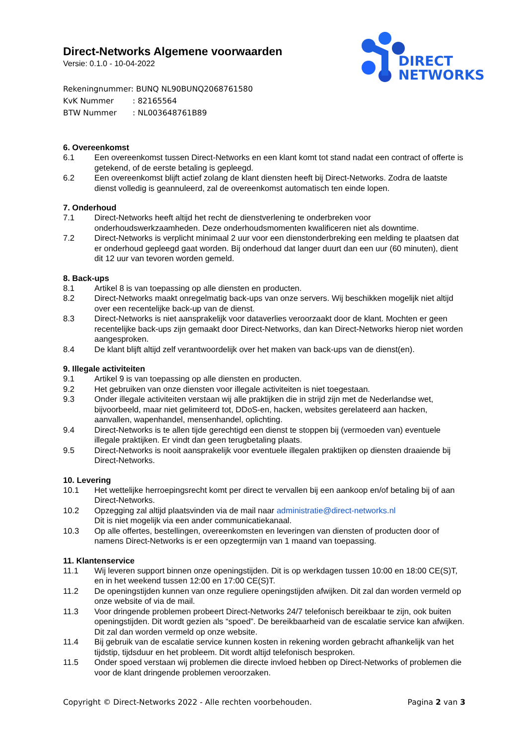DIRECT
NETWORKS
Direct-Networks Algemene voorwaarden
Versie: 0.1.0 - 10-04-2022
Rekeningnummer: BUNQ NL90BUNQ2068761580
KvK Nummer: 82165564
BTW Nummer: NL003648761B89
6. Overeenkomst
6.1 Een overeenkomst tussen Direct-Networks en een klant komt tot stand nadat een contract of offerte is getekend, of de eerste betaling is gepleegd.
6.2 Een overeenkomst blijft actief zolang de klant diensten heeft bij Direct-Networks. Zodra de laatste dienst volledig is geannuleerd, zal de overeenkomst automatisch ten einde lopen.
7. Onderhoud
7.1 Direct-Networks heeft altijd het recht de dienstverlening te onderbreken voor onderhoudswerkzaamheden. Deze onderhoudsmomenten kwalificeren niet als downtime.
7.2 Direct-Networks is verplicht minimaal 2 uur voor een dienstonderbreking een melding te plaatsen dat er onderhoud gepleegd gaat worden. Bij onderhoud dat langer duurt dan een uur (60 minuten), dient dit 12 uur van tevoren worden gemeld.
8. Back-ups
8.1 Artikel 8 is van toepassing op alle diensten en producten.
8.2 Direct-Networks maakt onregelmatig back-ups van onze servers. Wij beschikken mogelijk niet altijd over een recentelijke back-up van de dienst.
8.3 Direct-Networks is niet aansprakelijk voor dataverlies veroorzaakt door de klant. Mochten er geen recentelijke back-ups zijn gemaakt door Direct-Networks, dan kan Direct-Networks hierop niet worden aangesproken.
8.4 De klant blijft altijd zelf verantwoordelijk over het maken van back-ups van de dienst(en).
9. Illegale activiteiten
9.1 Artikel 9 is van toepassing op alle diensten en producten.
9.2 Het gebruiken van onze diensten voor illegale activiteiten is niet toegestaan.
9.3 Onder illegale activiteiten verstaan wij alle praktijken die in strijd zijn met de Nederlandse wet, bijvoorbeeld, maar niet gelimiteerd tot, DDoS-en, hacken, websites gerelateerd aan hacken, aanvallen, wapenhandel, mensenhandel, oplichting.
9.4 Direct-Networks is te allen tijde gerechtigd een dienst te stoppen bij (vermoeden van) eventuele illegale praktijken. Er vindt dan geen terugbetaling plaats.
9.5 Direct-Networks is nooit aansprakelijk voor eventuele illegalen praktijken op diensten draaiende bij Direct-Networks.
10. Levering
10.1 Het wettelijke herroepingsrecht komt per direct te vervallen bij een aankoop en/of betaling bij of aan Direct-Networks.
10.2 Opzegging zal altijd plaatsvinden via de mail naar administratie@direct-networks.nl
Dit is niet mogelijk via een ander communicatiekanaal.
10.3 Op alle offertes, bestellingen, overeenkomsten en leveringen van diensten of producten door of namens Direct-Networks is er een opzegtermijn van 1 maand van toepassing.
11. Klantenservice
11.1 Wij leveren support binnen onze openingstijden. Dit is op werkdagen tussen 10:00 en 18:00 CE(S)T, en in het weekend tussen 12:00 en 17:00 CE(S)T.
11.2 De openingstijden kunnen van onze reguliere openingstijden afwijken. Dit zal dan worden vermeld op onze website of via de mail.
11.3 Voor dringende problemen probeert Direct-Networks 24/7 telefonisch bereikbaar te zijn, ook buiten openingstijden. Dit wordt gezien als “spoed”. De bereikbaarheid van de escalatie service kan afwijken. Dit zal dan worden vermeld op onze website.
11.4 Bij gebruik van de escalatie service kunnen kosten in rekening worden gebracht afhankelijk van het tijdstip, tijdsduur en het probleem. Dit wordt altijd telefonisch besproken.
11.5 Onder spoed verstaan wij problemen die directe invloed hebben op Direct-Networks of problemen die voor de klant dringende problemen veroorzaken.
Copyright © Direct-Networks 2022 - Alle rechten voorbehouden.
Pagina 2 van 3